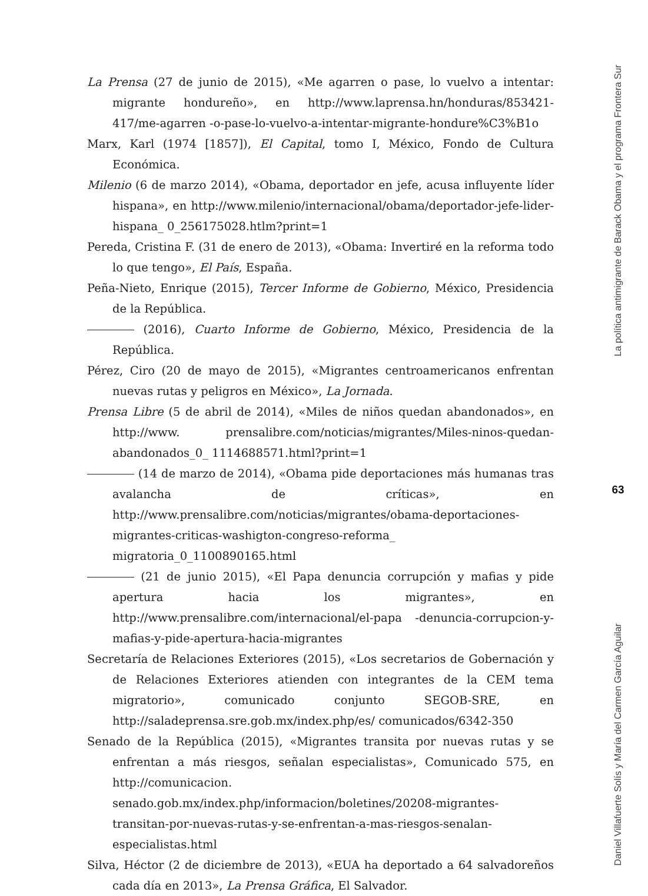La Prensa (27 de junio de 2015), «Me agarren o pase, lo vuelvo a intentar: migrante hondureño», en http://www.laprensa.hn/honduras/853421-417/me-agarren -o-pase-lo-vuelvo-a-intentar-migrante-hondure%C3%B1o
Marx, Karl (1974 [1857]), El Capital, tomo I, México, Fondo de Cultura Económica.
Milenio (6 de marzo 2014), «Obama, deportador en jefe, acusa influyente líder hispana», en http://www.milenio/internacional/obama/deportador-jefe-lider-hispana_ 0_256175028.htlm?print=1
Pereda, Cristina F. (31 de enero de 2013), «Obama: Invertiré en la reforma todo lo que tengo», El País, España.
Peña-Nieto, Enrique (2015), Tercer Informe de Gobierno, México, Presidencia de la República.
(2016), Cuarto Informe de Gobierno, México, Presidencia de la República.
Pérez, Ciro (20 de mayo de 2015), «Migrantes centroamericanos enfrentan nuevas rutas y peligros en México», La Jornada.
Prensa Libre (5 de abril de 2014), «Miles de niños quedan abandonados», en http://www. prensalibre.com/noticias/migrantes/Miles-ninos-quedan-abandonados_0_ 1114688571.html?print=1
(14 de marzo de 2014), «Obama pide deportaciones más humanas tras avalancha de críticas», en http://www.prensalibre.com/noticias/migrantes/obama-deportaciones-migrantes-criticas-washigton-congreso-reforma_ migratoria_0_1100890165.html
(21 de junio 2015), «El Papa denuncia corrupción y mafias y pide apertura hacia los migrantes», en http://www.prensalibre.com/internacional/el-papa -denuncia-corrupcion-y-mafias-y-pide-apertura-hacia-migrantes
Secretaría de Relaciones Exteriores (2015), «Los secretarios de Gobernación y de Relaciones Exteriores atienden con integrantes de la CEM tema migratorio», comunicado conjunto SEGOB-SRE, en http://saladeprensa.sre.gob.mx/index.php/es/ comunicados/6342-350
Senado de la República (2015), «Migrantes transita por nuevas rutas y se enfrentan a más riesgos, señalan especialistas», Comunicado 575, en http://comunicacion. senado.gob.mx/index.php/informacion/boletines/20208-migrantes-transitan-por-nuevas-rutas-y-se-enfrentan-a-mas-riesgos-senalan-especialistas.html
Silva, Héctor (2 de diciembre de 2013), «EUA ha deportado a 64 salvadoreños cada día en 2013», La Prensa Gráfica, El Salvador.
La política antimigrante de Barack Obama y el programa Frontera Sur
63
Daniel Villafuerte Solís y María del Carmen García Aguilar